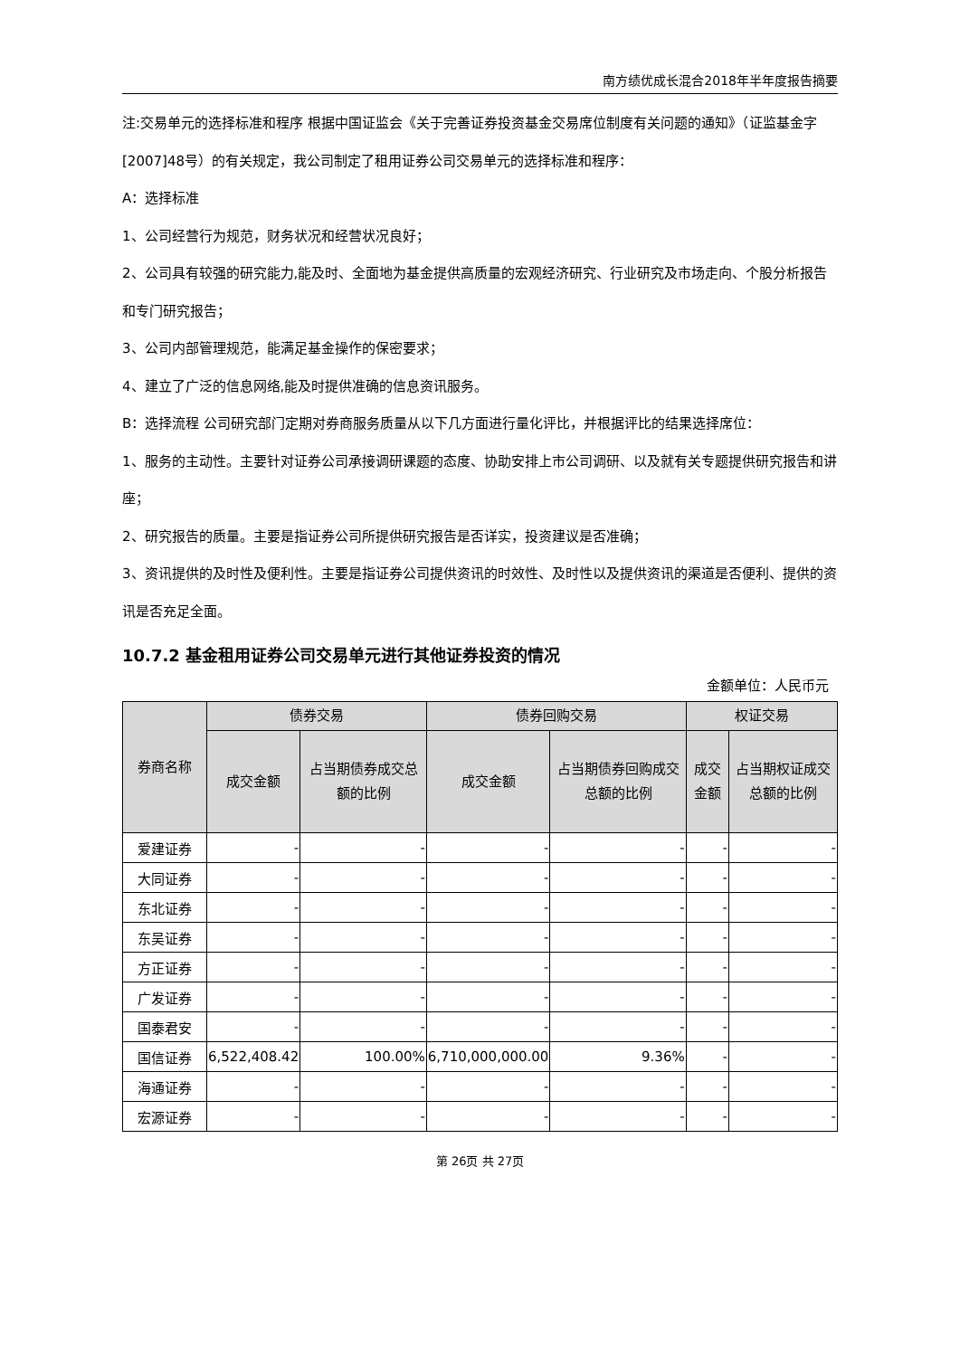南方绩优成长混合2018年半年度报告摘要
注:交易单元的选择标准和程序 根据中国证监会《关于完善证券投资基金交易席位制度有关问题的通知》（证监基金字[2007]48号）的有关规定，我公司制定了租用证券公司交易单元的选择标准和程序：
A：选择标准
1、公司经营行为规范，财务状况和经营状况良好；
2、公司具有较强的研究能力,能及时、全面地为基金提供高质量的宏观经济研究、行业研究及市场走向、个股分析报告和专门研究报告；
3、公司内部管理规范，能满足基金操作的保密要求；
4、建立了广泛的信息网络,能及时提供准确的信息资讯服务。
B：选择流程 公司研究部门定期对券商服务质量从以下几方面进行量化评比，并根据评比的结果选择席位：
1、服务的主动性。主要针对证券公司承接调研课题的态度、协助安排上市公司调研、以及就有关专题提供研究报告和讲座；
2、研究报告的质量。主要是指证券公司所提供研究报告是否详实，投资建议是否准确；
3、资讯提供的及时性及便利性。主要是指证券公司提供资讯的时效性、及时性以及提供资讯的渠道是否便利、提供的资讯是否充足全面。
10.7.2 基金租用证券公司交易单元进行其他证券投资的情况
金额单位：人民币元
| 券商名称 | 债券交易 | | 债券回购交易 | | 权证交易 | |
| --- | --- | --- | --- | --- | --- | --- |
| | 成交金额 | 占当期债券成交总额的比例 | 成交金额 | 占当期债券回购成交总额的比例 | 成交金额 | 占当期权证成交总额的比例 |
| 爱建证券 | - | - | - | - | - | - |
| 大同证券 | - | - | - | - | - | - |
| 东北证券 | - | - | - | - | - | - |
| 东吴证券 | - | - | - | - | - | - |
| 方正证券 | - | - | - | - | - | - |
| 广发证券 | - | - | - | - | - | - |
| 国泰君安 | - | - | - | - | - | - |
| 国信证券 | 6,522,408.42 | 100.00% | 6,710,000,000.00 | 9.36% | - | - |
| 海通证券 | - | - | - | - | - | - |
| 宏源证券 | - | - | - | - | - | - |
第 26页 共 27页